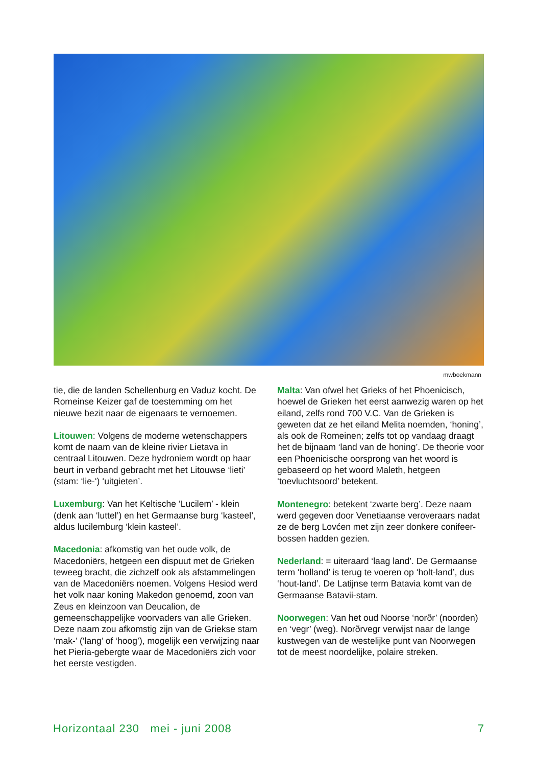mwboekmann
tie, die de landen Schellenburg en Vaduz kocht. De Romeinse Keizer gaf de toestemming om het nieuwe bezit naar de eigenaars te vernoemen.
Litouwen: Volgens de moderne wetenschappers komt de naam van de kleine rivier Lietava in centraal Litouwen. Deze hydroniem wordt op haar beurt in verband gebracht met het Litouwse ‘lieti’ (stam: ‘lie-‘) ‘uitgieten’.
Luxemburg: Van het Keltische ‘Lucilem’ - klein (denk aan ‘luttel’) en het Germaanse burg ‘kasteel’, aldus lucilemburg ‘klein kasteel’.
Macedonia: afkomstig van het oude volk, de Macedoniërs, hetgeen een dispuut met de Grieken teweeg bracht, die zichzelf ook als afstammelingen van de Macedoniërs noemen. Volgens Hesiod werd het volk naar koning Makedon genoemd, zoon van Zeus en kleinzoon van Deucalion, de gemeenschappelijke voorvaders van alle Grieken. Deze naam zou afkomstig zijn van de Griekse stam ‘mak-’ (‘lang’ of ‘hoog’), mogelijk een verwijzing naar het Pieria-gebergte waar de Macedoniërs zich voor het eerste vestigden.
Malta: Van ofwel het Grieks of het Phoenicisch, hoewel de Grieken het eerst aanwezig waren op het eiland, zelfs rond 700 V.C. Van de Grieken is geweten dat ze het eiland Melita noemden, ‘honing’, als ook de Romeinen; zelfs tot op vandaag draagt het de bijnaam ‘land van de honing’. De theorie voor een Phoenicische oorsprong van het woord is gebaseerd op het woord Maleth, hetgeen ‘toevluchtsoord’ betekent.
Montenegro: betekent ‘zwarte berg’. Deze naam werd gegeven door Venetiaanse veroveraars nadat ze de berg Lovćen met zijn zeer donkere conifeer-bossen hadden gezien.
Nederland: = uiteraard ‘laag land’. De Germaanse term ‘holland’ is terug te voeren op ‘holt-land’, dus ‘hout-land’. De Latijnse term Batavia komt van de Germaanse Batavii-stam.
Noorwegen: Van het oud Noorse ‘norðr’ (noorden) en ‘vegr’ (weg). Norðrvegr verwijst naar de lange kustwegen van de westelijke punt van Noorwegen tot de meest noordelijke, polaire streken.
Horizontaal 230 mei - juni 2008 7